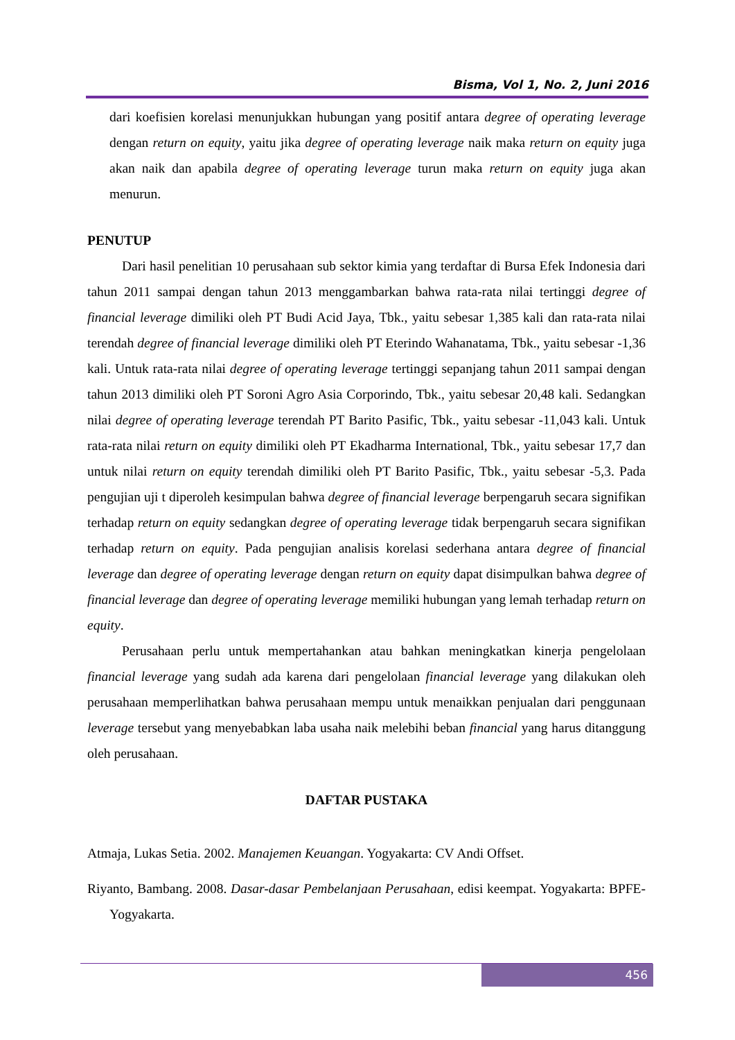Bisma, Vol 1, No. 2, Juni 2016
dari koefisien korelasi menunjukkan hubungan yang positif antara degree of operating leverage dengan return on equity, yaitu jika degree of operating leverage naik maka return on equity juga akan naik dan apabila degree of operating leverage turun maka return on equity juga akan menurun.
PENUTUP
Dari hasil penelitian 10 perusahaan sub sektor kimia yang terdaftar di Bursa Efek Indonesia dari tahun 2011 sampai dengan tahun 2013 menggambarkan bahwa rata-rata nilai tertinggi degree of financial leverage dimiliki oleh PT Budi Acid Jaya, Tbk., yaitu sebesar 1,385 kali dan rata-rata nilai terendah degree of financial leverage dimiliki oleh PT Eterindo Wahanatama, Tbk., yaitu sebesar -1,36 kali. Untuk rata-rata nilai degree of operating leverage tertinggi sepanjang tahun 2011 sampai dengan tahun 2013 dimiliki oleh PT Soroni Agro Asia Corporindo, Tbk., yaitu sebesar 20,48 kali. Sedangkan nilai degree of operating leverage terendah PT Barito Pasific, Tbk., yaitu sebesar -11,043 kali. Untuk rata-rata nilai return on equity dimiliki oleh PT Ekadharma International, Tbk., yaitu sebesar 17,7 dan untuk nilai return on equity terendah dimiliki oleh PT Barito Pasific, Tbk., yaitu sebesar -5,3. Pada pengujian uji t diperoleh kesimpulan bahwa degree of financial leverage berpengaruh secara signifikan terhadap return on equity sedangkan degree of operating leverage tidak berpengaruh secara signifikan terhadap return on equity. Pada pengujian analisis korelasi sederhana antara degree of financial leverage dan degree of operating leverage dengan return on equity dapat disimpulkan bahwa degree of financial leverage dan degree of operating leverage memiliki hubungan yang lemah terhadap return on equity.
Perusahaan perlu untuk mempertahankan atau bahkan meningkatkan kinerja pengelolaan financial leverage yang sudah ada karena dari pengelolaan financial leverage yang dilakukan oleh perusahaan memperlihatkan bahwa perusahaan mempu untuk menaikkan penjualan dari penggunaan leverage tersebut yang menyebabkan laba usaha naik melebihi beban financial yang harus ditanggung oleh perusahaan.
DAFTAR PUSTAKA
Atmaja, Lukas Setia. 2002. Manajemen Keuangan. Yogyakarta: CV Andi Offset.
Riyanto, Bambang. 2008. Dasar-dasar Pembelanjaan Perusahaan, edisi keempat. Yogyakarta: BPFE-Yogyakarta.
456